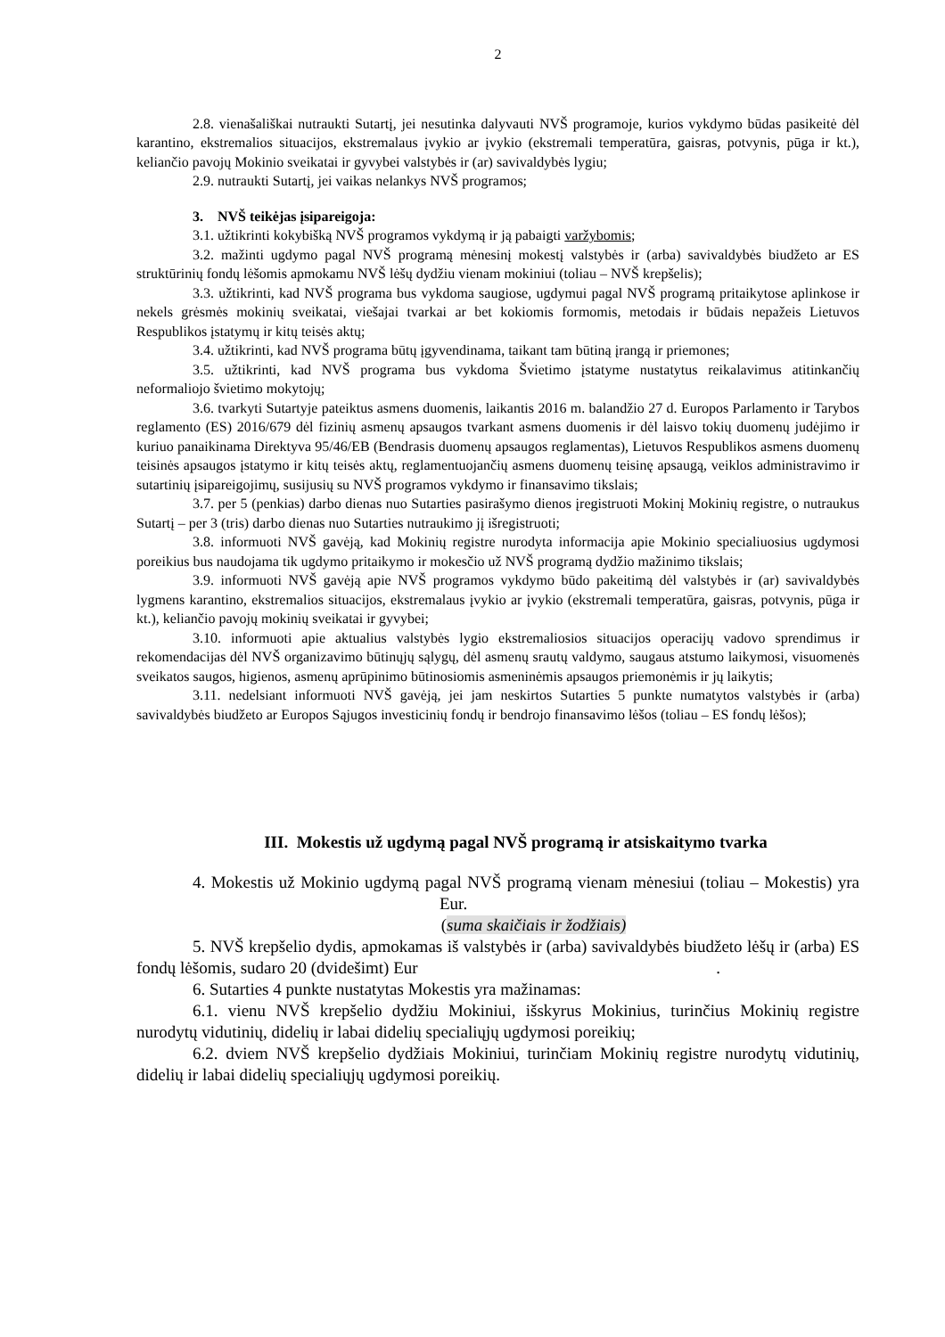2
2.8. vienašališkai nutraukti Sutartį, jei nesutinka dalyvauti NVŠ programoje, kurios vykdymo būdas pasikeitė dėl karantino, ekstremalios situacijos, ekstremalaus įvykio ar įvykio (ekstremali temperatūra, gaisras, potvynis, pūga ir kt.), keliančio pavojų Mokinio sveikatai ir gyvybei valstybės ir (ar) savivaldybės lygiu;
2.9. nutraukti Sutartį, jei vaikas nelankys NVŠ programos;
3. NVŠ teikėjas įsipareigoja:
3.1. užtikrinti kokybišką NVŠ programos vykdymą ir ją pabaigti varžybomis;
3.2. mažinti ugdymo pagal NVŠ programą mėnesinį mokestį valstybės ir (arba) savivaldybės biudžeto ar ES struktūrinių fondų lėšomis apmokamu NVŠ lėšų dydžiu vienam mokiniui (toliau – NVŠ krepšelis);
3.3. užtikrinti, kad NVŠ programa bus vykdoma saugiose, ugdymui pagal NVŠ programą pritaikytose aplinkose ir nekels grėsmės mokinių sveikatai, viešajai tvarkai ar bet kokiomis formomis, metodais ir būdais nepažeis Lietuvos Respublikos įstatymų ir kitų teisės aktų;
3.4. užtikrinti, kad NVŠ programa būtų įgyvendinama, taikant tam būtiną įrangą ir priemones;
3.5. užtikrinti, kad NVŠ programa bus vykdoma Švietimo įstatyme nustatytus reikalavimus atitinkančių neformaliojo švietimo mokytojų;
3.6. tvarkyti Sutartyje pateiktus asmens duomenis, laikantis 2016 m. balandžio 27 d. Europos Parlamento ir Tarybos reglamento (ES) 2016/679 dėl fizinių asmenų apsaugos tvarkant asmens duomenis ir dėl laisvo tokių duomenų judėjimo ir kuriuo panaikinama Direktyva 95/46/EB (Bendrasis duomenų apsaugos reglamentas), Lietuvos Respublikos asmens duomenų teisinės apsaugos įstatymo ir kitų teisės aktų, reglamentuojančių asmens duomenų teisinę apsaugą, veiklos administravimo ir sutartinių įsipareigojimų, susijusių su NVŠ programos vykdymo ir finansavimo tikslais;
3.7. per 5 (penkias) darbo dienas nuo Sutarties pasirašymo dienos įregistruoti Mokinį Mokinių registre, o nutraukus Sutartį – per 3 (tris) darbo dienas nuo Sutarties nutraukimo jį išregistruoti;
3.8. informuoti NVŠ gavėją, kad Mokinių registre nurodyta informacija apie Mokinio specialiuosius ugdymosi poreikius bus naudojama tik ugdymo pritaikymo ir mokesčio už NVŠ programą dydžio mažinimo tikslais;
3.9. informuoti NVŠ gavėją apie NVŠ programos vykdymo būdo pakeitimą dėl valstybės ir (ar) savivaldybės lygmens karantino, ekstremalios situacijos, ekstremalaus įvykio ar įvykio (ekstremali temperatūra, gaisras, potvynis, pūga ir kt.), keliančio pavojų mokinių sveikatai ir gyvybei;
3.10. informuoti apie aktualius valstybės lygio ekstremaliosios situacijos operacijų vadovo sprendimus ir rekomendacijas dėl NVŠ organizavimo būtinųjų sąlygų, dėl asmenų srautų valdymo, saugaus atstumo laikymosi, visuomenės sveikatos saugos, higienos, asmenų aprūpinimo būtinosiomis asmeninėmis apsaugos priemonėmis ir jų laikytis;
3.11. nedelsiant informuoti NVŠ gavėją, jei jam neskirtos Sutarties 5 punkte numatytos valstybės ir (arba) savivaldybės biudžeto ar Europos Sąjugos investicinių fondų ir bendrojo finansavimo lėšos (toliau – ES fondų lėšos);
III. Mokestis už ugdymą pagal NVŠ programą ir atsiskaitymo tvarka
4. Mokestis už Mokinio ugdymą pagal NVŠ programą vienam mėnesiui (toliau – Mokestis) yra Eur.
(suma skaičiais ir žodžiais)
5. NVŠ krepšelio dydis, apmokamas iš valstybės ir (arba) savivaldybės biudžeto lėšų ir (arba) ES fondų lėšomis, sudaro 20 (dvidešimt) Eur .
6. Sutarties 4 punkte nustatytas Mokestis yra mažinamas:
6.1. vienu NVŠ krepšelio dydžiu Mokiniui, išskyrus Mokinius, turinčius Mokinių registre nurodytų vidutinių, didelių ir labai didelių specialiųjų ugdymosi poreikių;
6.2. dviem NVŠ krepšelio dydžiais Mokiniui, turinčiam Mokinių registre nurodytų vidutinių, didelių ir labai didelių specialiųjų ugdymosi poreikių.